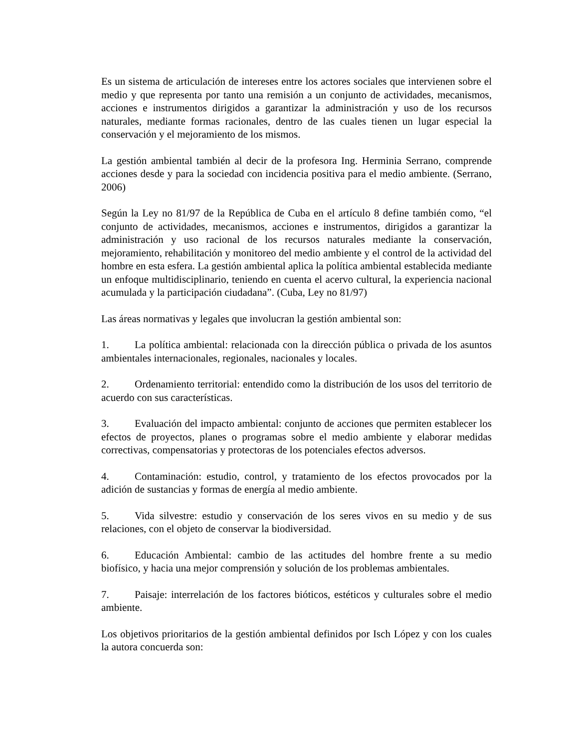Es un sistema de articulación de intereses entre los actores sociales que intervienen sobre el medio y que representa por tanto una remisión a un conjunto de actividades, mecanismos, acciones e instrumentos dirigidos a garantizar la administración y uso de los recursos naturales, mediante formas racionales, dentro de las cuales tienen un lugar especial la conservación y el mejoramiento de los mismos.
La gestión ambiental también al decir de la profesora Ing. Herminia Serrano, comprende acciones desde y para la sociedad con incidencia positiva para el medio ambiente. (Serrano, 2006)
Según la Ley no 81/97 de la República de Cuba en el artículo 8 define también como, “el conjunto de actividades, mecanismos, acciones e instrumentos, dirigidos a garantizar la administración y uso racional de los recursos naturales mediante la conservación, mejoramiento, rehabilitación y monitoreo del medio ambiente y el control de la actividad del hombre en esta esfera. La gestión ambiental aplica la política ambiental establecida mediante un enfoque multidisciplinario, teniendo en cuenta el acervo cultural, la experiencia nacional acumulada y la participación ciudadana”. (Cuba, Ley no 81/97)
Las áreas normativas y legales que involucran la gestión ambiental son:
1. La política ambiental: relacionada con la dirección pública o privada de los asuntos ambientales internacionales, regionales, nacionales y locales.
2. Ordenamiento territorial: entendido como la distribución de los usos del territorio de acuerdo con sus características.
3. Evaluación del impacto ambiental: conjunto de acciones que permiten establecer los efectos de proyectos, planes o programas sobre el medio ambiente y elaborar medidas correctivas, compensatorias y protectoras de los potenciales efectos adversos.
4. Contaminación: estudio, control, y tratamiento de los efectos provocados por la adición de sustancias y formas de energía al medio ambiente.
5. Vida silvestre: estudio y conservación de los seres vivos en su medio y de sus relaciones, con el objeto de conservar la biodiversidad.
6. Educación Ambiental: cambio de las actitudes del hombre frente a su medio biofísico, y hacia una mejor comprensión y solución de los problemas ambientales.
7. Paisaje: interrelación de los factores bióticos, estéticos y culturales sobre el medio ambiente.
Los objetivos prioritarios de la gestión ambiental definidos por Isch López y con los cuales la autora concuerda son: